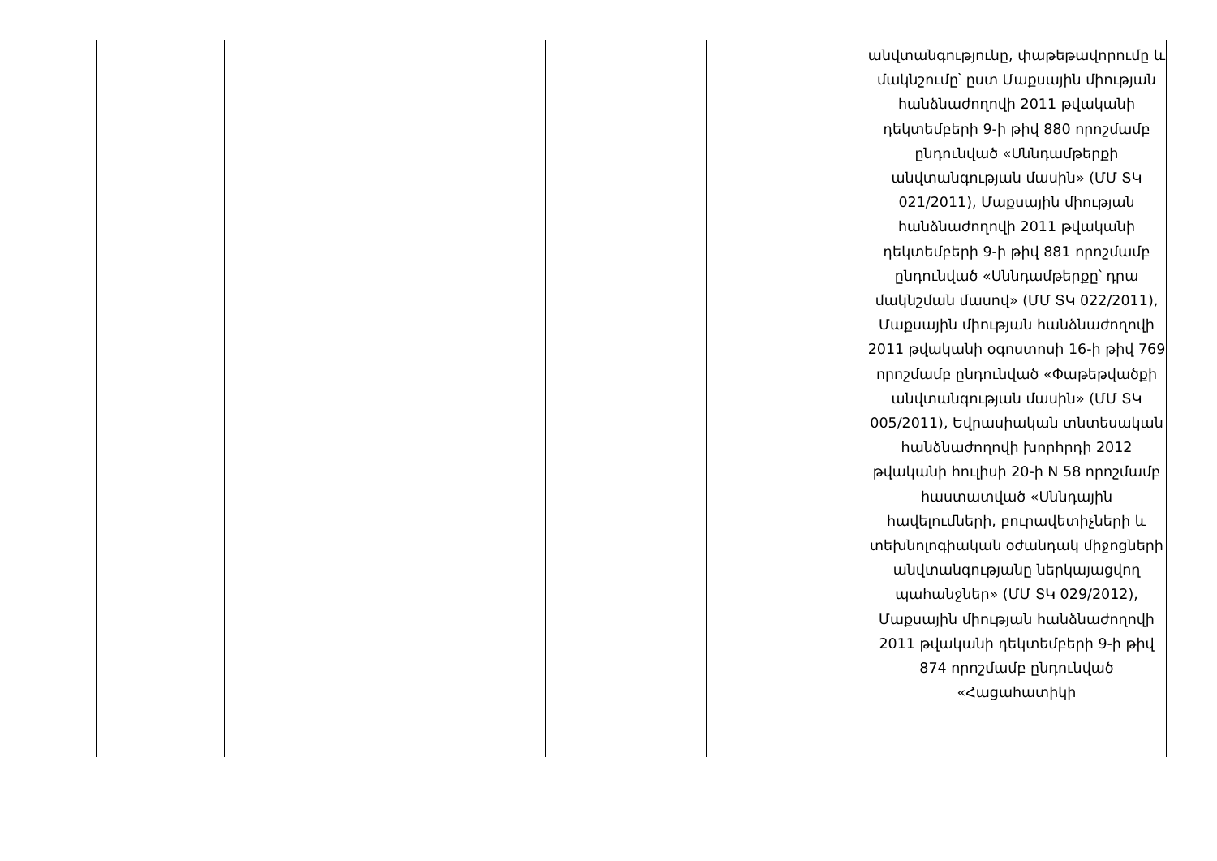| | | | | | անվտանգությունը, փաթեթավորումը և մակնշումը՝ ըստ Մաքսային միության հանձնաժողովի 2011 թվականի դեկտեմբերի 9-ի թիվ 880 որոշմամբ ընդունված «Սննդամթերքի անվտանգության մասին» (ՄՄ ՏԿ 021/2011), Մաքսային միության հանձնաժողովի 2011 թվականի դեկտեմբերի 9-ի թիվ 881 որոշմամբ ընդունված «Սննդամթերքը՝ դրա մակնշման մասով» (ՄՄ ՏԿ 022/2011), Մաքսային միության հանձնաժողովի 2011 թվականի օգոստոսի 16-ի թիվ 769 որոշմամբ ընդունված «Փաթեթվածքի անվտանգության մասին» (ՄՄ ՏԿ 005/2011), Եվրասիական տնտեսական հանձնաժողովի խորհրդի 2012 թվականի հուլիսի 20-ի N 58 որոշմամբ հաստատված «Սննդային հավելումների, բուրավետիչների և տեխնոլոգիական օժանդակ միջոցների անվտանգությանը ներկայացվող պահանջներ» (ՄՄ ՏԿ 029/2012), Մաքսային միության հանձնաժողովի 2011 թվականի դեկտեմբերի 9-ի թիվ 874 որոշմամբ ընդունված «Հացահատիկի |